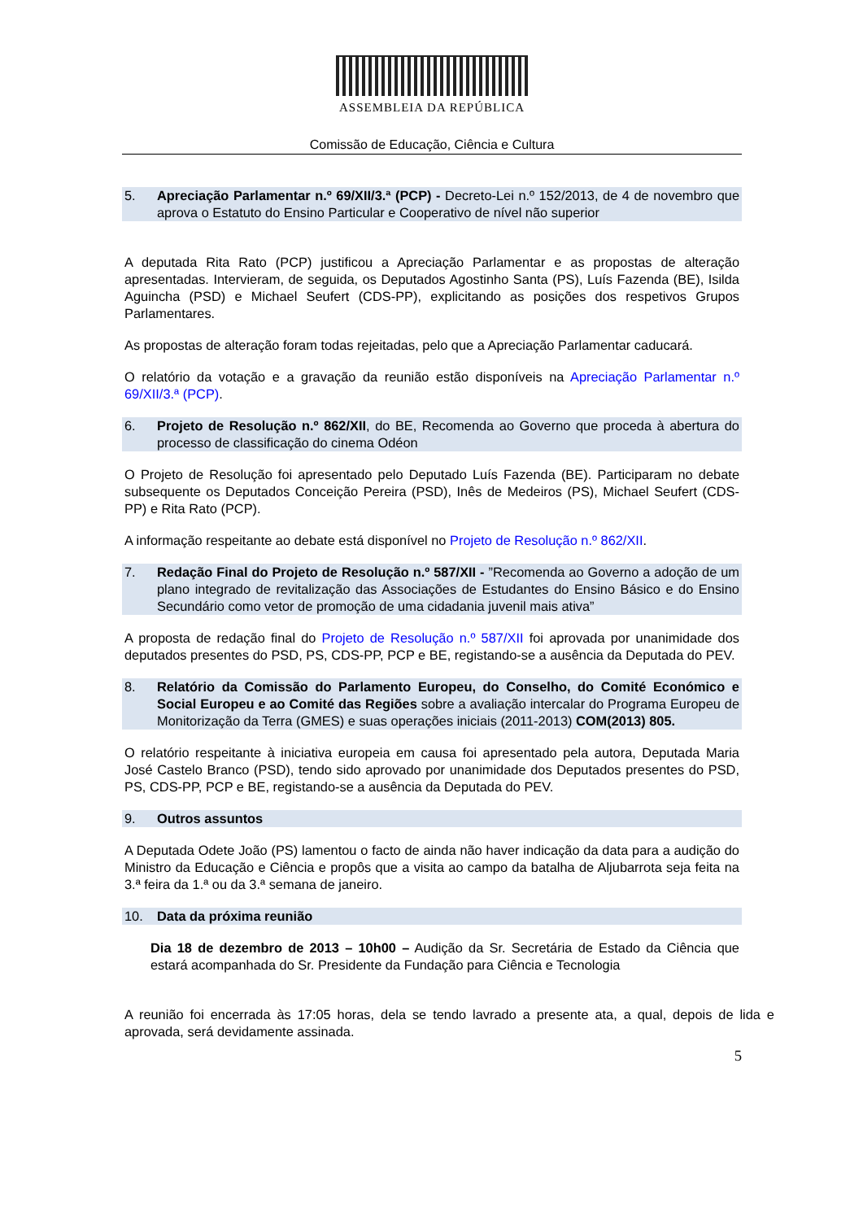ASSEMBLEIA DA REPÚBLICA
Comissão de Educação, Ciência e Cultura
5. Apreciação Parlamentar n.º 69/XII/3.ª (PCP) - Decreto-Lei n.º 152/2013, de 4 de novembro que aprova o Estatuto do Ensino Particular e Cooperativo de nível não superior
A deputada Rita Rato (PCP) justificou a Apreciação Parlamentar e as propostas de alteração apresentadas. Intervieram, de seguida, os Deputados Agostinho Santa (PS), Luís Fazenda (BE), Isilda Aguincha (PSD) e Michael Seufert (CDS-PP), explicitando as posições dos respetivos Grupos Parlamentares.
As propostas de alteração foram todas rejeitadas, pelo que a Apreciação Parlamentar caducará.
O relatório da votação e a gravação da reunião estão disponíveis na Apreciação Parlamentar n.º 69/XII/3.ª (PCP).
6. Projeto de Resolução n.º 862/XII, do BE, Recomenda ao Governo que proceda à abertura do processo de classificação do cinema Odéon
O Projeto de Resolução foi apresentado pelo Deputado Luís Fazenda (BE). Participaram no debate subsequente os Deputados Conceição Pereira (PSD), Inês de Medeiros (PS), Michael Seufert (CDS-PP) e Rita Rato (PCP).
A informação respeitante ao debate está disponível no Projeto de Resolução n.º 862/XII.
7. Redação Final do Projeto de Resolução n.º 587/XII - ”Recomenda ao Governo a adoção de um plano integrado de revitalização das Associações de Estudantes do Ensino Básico e do Ensino Secundário como vetor de promoção de uma cidadania juvenil mais ativa”
A proposta de redação final do Projeto de Resolução n.º 587/XII foi aprovada por unanimidade dos deputados presentes do PSD, PS, CDS-PP, PCP e BE, registando-se a ausência da Deputada do PEV.
8. Relatório da Comissão do Parlamento Europeu, do Conselho, do Comité Económico e Social Europeu e ao Comité das Regiões sobre a avaliação intercalar do Programa Europeu de Monitorização da Terra (GMES) e suas operações iniciais (2011-2013) COM(2013) 805.
O relatório respeitante à iniciativa europeia em causa foi apresentado pela autora, Deputada Maria José Castelo Branco (PSD), tendo sido aprovado por unanimidade dos Deputados presentes do PSD, PS, CDS-PP, PCP e BE, registando-se a ausência da Deputada do PEV.
9. Outros assuntos
A Deputada Odete João (PS) lamentou o facto de ainda não haver indicação da data para a audição do Ministro da Educação e Ciência e propôs que a visita ao campo da batalha de Aljubarrota seja feita na 3.ª feira da 1.ª ou da 3.ª semana de janeiro.
10. Data da próxima reunião
Dia 18 de dezembro de 2013 – 10h00 – Audição da Sr. Secretária de Estado da Ciência que estará acompanhada do Sr. Presidente da Fundação para Ciência e Tecnologia
A reunião foi encerrada às 17:05 horas, dela se tendo lavrado a presente ata, a qual, depois de lida e aprovada, será devidamente assinada.
5